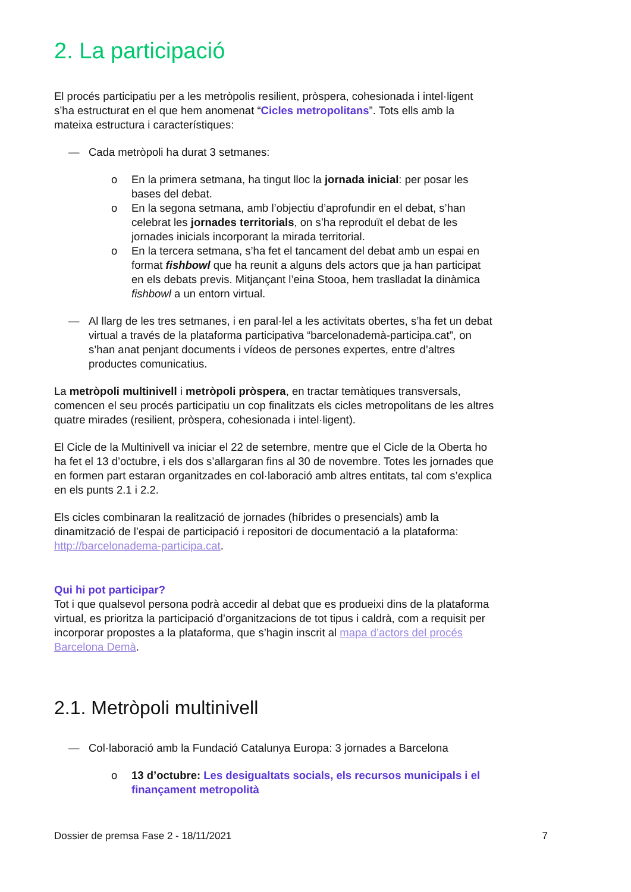2. La participació
El procés participatiu per a les metròpolis resilient, pròspera, cohesionada i intel·ligent s’ha estructurat en el que hem anomenat “Cicles metropolitans”. Tots ells amb la mateixa estructura i característiques:
— Cada metròpoli ha durat 3 setmanes:
o En la primera setmana, ha tingut lloc la jornada inicial: per posar les bases del debat.
o En la segona setmana, amb l’objectiu d’aprofundir en el debat, s’han celebrat les jornades territorials, on s’ha reproduït el debat de les jornades inicials incorporant la mirada territorial.
o En la tercera setmana, s’ha fet el tancament del debat amb un espai en format fishbowl que ha reunit a alguns dels actors que ja han participat en els debats previs. Mitjançant l’eina Stooa, hem traslladat la dinàmica fishbowl a un entorn virtual.
— Al llarg de les tres setmanes, i en paral·lel a les activitats obertes, s’ha fet un debat virtual a través de la plataforma participativa “barcelonademà-participa.cat”, on s’han anat penjant documents i vídeos de persones expertes, entre d’altres productes comunicatius.
La metròpoli multinivell i metròpoli pròspera, en tractar temàtiques transversals, comencen el seu procés participatiu un cop finalitzats els cicles metropolitans de les altres quatre mirades (resilient, pròspera, cohesionada i intel·ligent).
El Cicle de la Multinivell va iniciar el 22 de setembre, mentre que el Cicle de la Oberta ho ha fet el 13 d’octubre, i els dos s’allargaran fins al 30 de novembre. Totes les jornades que en formen part estaran organitzades en col·laboració amb altres entitats, tal com s’explica en els punts 2.1 i 2.2.
Els cicles combinaran la realització de jornades (híbrides o presencials) amb la dinamització de l’espai de participació i repositori de documentació a la plataforma: http://barcelonadema-participa.cat.
Qui hi pot participar?
Tot i que qualsevol persona podrà accedir al debat que es produeixi dins de la plataforma virtual, es prioritza la participació d’organitzacions de tot tipus i caldrà, com a requisit per incorporar propostes a la plataforma, que s’hagin inscrit al mapa d’actors del procés Barcelona Demà.
2.1. Metròpoli multinivell
— Col·laboració amb la Fundació Catalunya Europa: 3 jornades a Barcelona
o 13 d’octubre: Les desigualtats socials, els recursos municipals i el finançament metropolità
Dossier de premsa Fase 2 - 18/11/2021 7